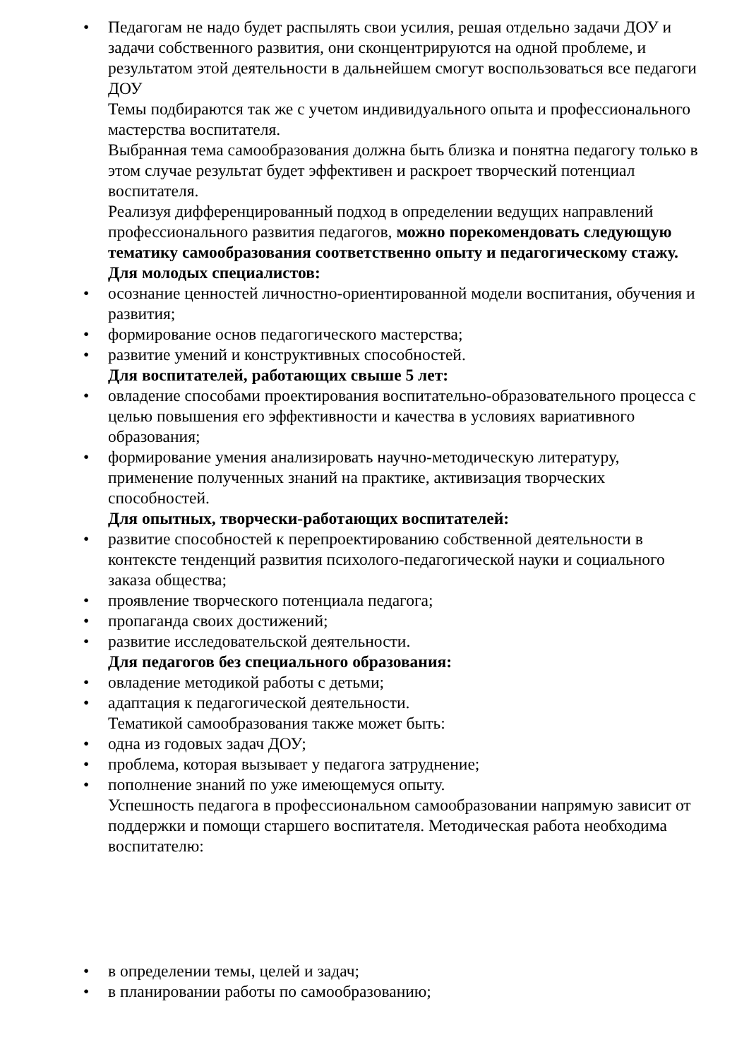• Педагогам не надо будет распылять свои усилия, решая отдельно задачи ДОУ и задачи собственного развития, они сконцентрируются на одной проблеме, и результатом этой деятельности в дальнейшем смогут воспользоваться все педагоги ДОУ
Темы подбираются так же с учетом индивидуального опыта и профессионального мастерства воспитателя.
Выбранная тема самообразования должна быть близка и понятна педагогу только в этом случае результат будет эффективен и раскроет творческий потенциал воспитателя.
Реализуя дифференцированный подход в определении ведущих направлений профессионального развития педагогов, можно порекомендовать следующую тематику самообразования соответственно опыту и педагогическому стажу.
Для молодых специалистов:
• осознание ценностей личностно-ориентированной модели воспитания, обучения и развития;
• формирование основ педагогического мастерства;
• развитие умений и конструктивных способностей.
Для воспитателей, работающих свыше 5 лет:
• овладение способами проектирования воспитательно-образовательного процесса с целью повышения его эффективности и качества в условиях вариативного образования;
• формирование умения анализировать научно-методическую литературу, применение полученных знаний на практике, активизация творческих способностей.
Для опытных, творчески-работающих воспитателей:
• развитие способностей к перепроектированию собственной деятельности в контексте тенденций развития психолого-педагогической науки и социального заказа общества;
• проявление творческого потенциала педагога;
• пропаганда своих достижений;
• развитие исследовательской деятельности.
Для педагогов без специального образования:
• овладение методикой работы с детьми;
• адаптация к педагогической деятельности.
Тематикой самообразования также может быть:
• одна из годовых задач ДОУ;
• проблема, которая вызывает у педагога затруднение;
• пополнение знаний по уже имеющемуся опыту.
Успешность педагога в профессиональном самообразовании напрямую зависит от поддержки и помощи старшего воспитателя. Методическая работа необходима воспитателю:
• в определении темы, целей и задач;
• в планировании работы по самообразованию;